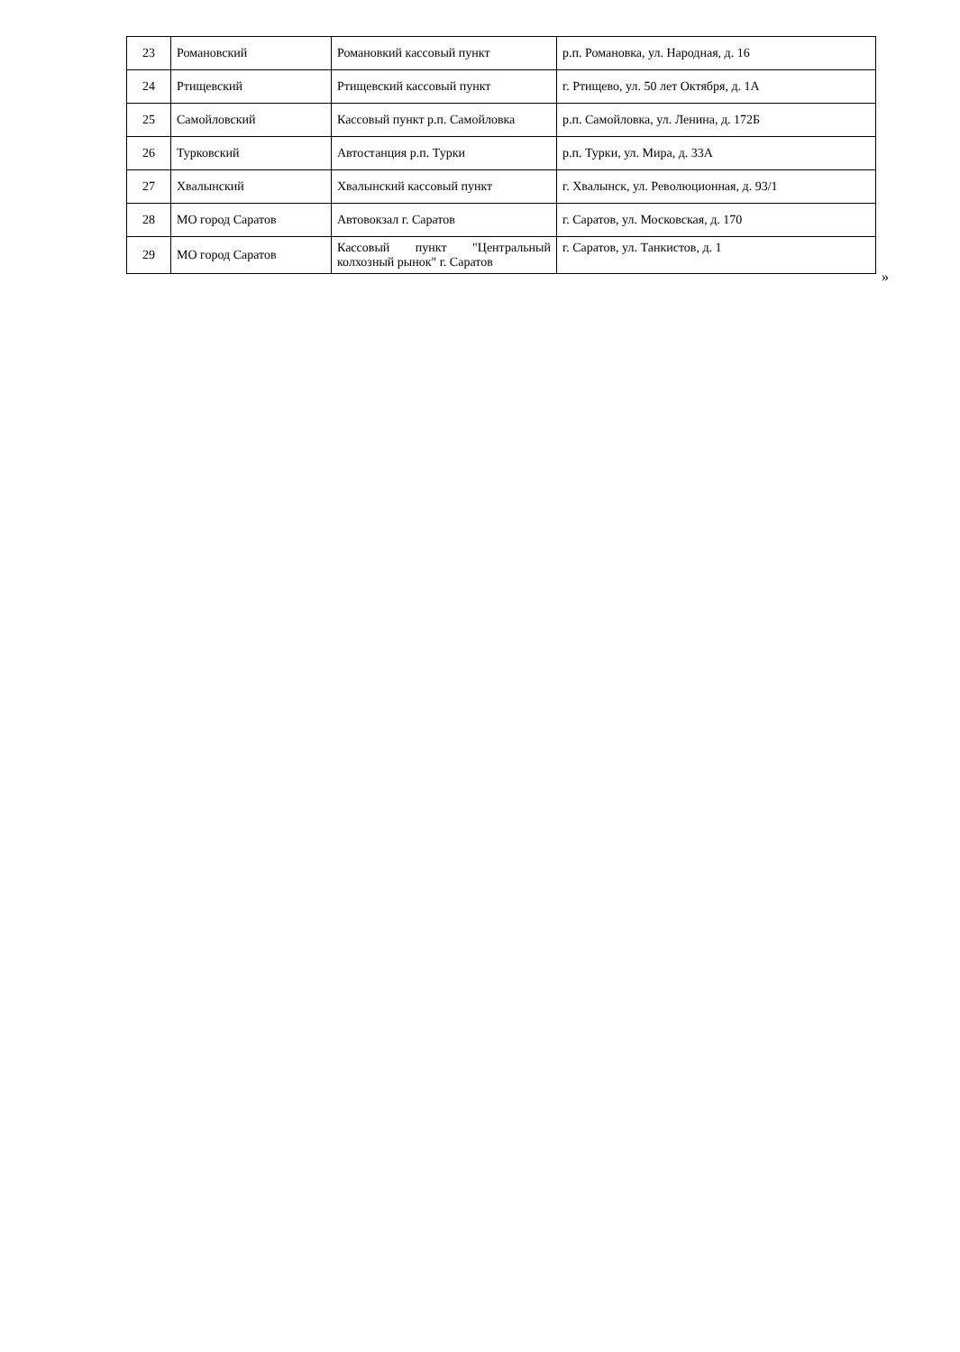| 23 | Романовский | Романовкий кассовый пункт | р.п. Романовка, ул. Народная, д. 16 |
| 24 | Ртищевский | Ртищевский кассовый пункт | г. Ртищево, ул. 50 лет Октября, д. 1А |
| 25 | Самойловский | Кассовый пункт р.п. Самойловка | р.п. Самойловка, ул. Ленина, д. 172Б |
| 26 | Турковский | Автостанция р.п. Турки | р.п. Турки, ул. Мира, д. 33А |
| 27 | Хвалынский | Хвалынский кассовый пункт | г. Хвалынск, ул. Революционная, д. 93/1 |
| 28 | МО город Саратов | Автовокзал г. Саратов | г. Саратов, ул. Московская, д. 170 |
| 29 | МО город Саратов | Кассовый пункт "Центральный колхозный рынок" г. Саратов | г. Саратов, ул. Танкистов, д. 1 |
»